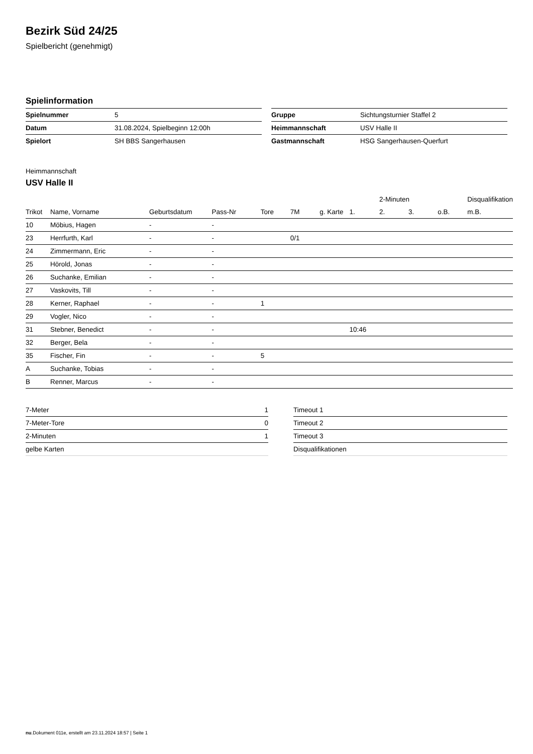Bezirk Süd 24/25
Spielbericht (genehmigt)
Spielinformation
| Spielnummer | 5 |
| Datum | 31.08.2024, Spielbeginn 12:00h |
| Spielort | SH BBS Sangerhausen |
| Gruppe | Sichtungsturnier Staffel 2 |
| Heimmannschaft | USV Halle II |
| Gastmannschaft | HSG Sangerhausen-Querfurt |
Heimmannschaft
USV Halle II
| | | | | | | | | 2-Minuten | | | Disqualifikation |
| --- | --- | --- | --- | --- | --- | --- | --- | --- | --- | --- | --- |
| Trikot | Name, Vorname | Geburtsdatum | Pass-Nr | Tore | 7M | g. Karte | 1. | 2. | 3. | o.B. | m.B. |
| 10 | Möbius, Hagen | - | - | | | | | | | | |
| 23 | Herrfurth, Karl | - | - | | 0/1 | | | | | | |
| 24 | Zimmermann, Eric | - | - | | | | | | | | |
| 25 | Hörold, Jonas | - | - | | | | | | | | |
| 26 | Suchanke, Emilian | - | - | | | | | | | | |
| 27 | Vaskovits, Till | - | - | | | | | | | | |
| 28 | Kerner, Raphael | - | - | 1 | | | | | | | |
| 29 | Vogler, Nico | - | - | | | | | | | | |
| 31 | Stebner, Benedict | - | - | | | | 10:46 | | | | |
| 32 | Berger, Bela | - | - | | | | | | | | |
| 35 | Fischer, Fin | - | - | 5 | | | | | | | |
| A | Suchanke, Tobias | - | - | | | | | | | | |
| B | Renner, Marcus | - | - | | | | | | | | |
| 7-Meter | 1 |
| 7-Meter-Tore | 0 |
| 2-Minuten | 1 |
| gelbe Karten | |
| Timeout 1 |
| Timeout 2 |
| Timeout 3 |
| Disqualifikationen |
nu.Dokument 011e, erstellt am 23.11.2024 18:57 | Seite 1